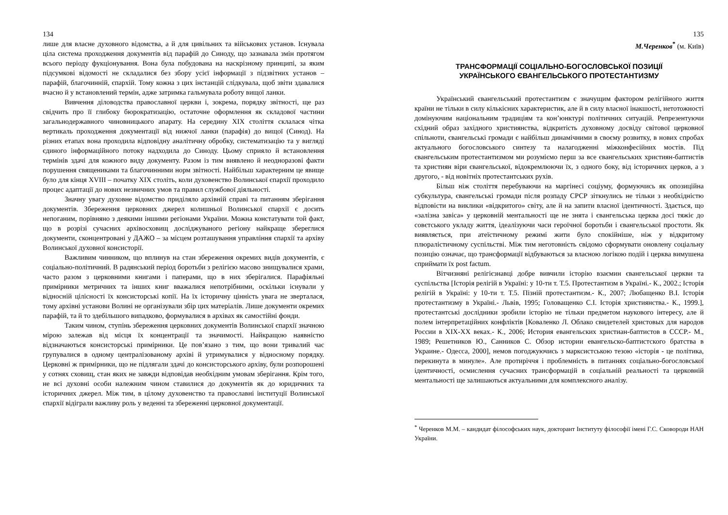134
лише для власне духовного відомства, а й для цивільних та військових установ. Існувала ціла система проходження документів від парафій до Синоду, що зазнавала змін протягом всього періоду фукціонування. Вона була побудована на наскрізному принципі, за яким підсумкові відомості не складалися без збору усієї інформації з підзвітних установ – парафій, благочинній, єпархій. Тому кожна з цих інстанцій слідкувала, щоб звіти здавалися вчасно й у встановлений термін, адже затримка гальмувала роботу вищої ланки.
Вивчення діловодства православної церкви і, зокрема, порядку звітності, ще раз свідчить про її глибоку бюрократизацію, остаточне оформлення як складової частини загальнодержавного чиновницького апарату. На середину XIX століття склалася чітка вертикаль проходження документації від нижчої ланки (парафія) до вищої (Синод). На різних етапах вона проходила відповідну аналітичну обробку, систематизацію та у вигляді єдиного інформаційного потоку надходила до Синоду. Цьому сприяло й встановлення термінів здачі для кожного виду документу. Разом із тим виявлено й неодноразові факти порушення священиками та благочинними норм звітності. Найбільш характерним це явище було для кінця XVIII – початку XIX століть, коли духовенство Волинської єпархії проходило процес адаптації до нових незвичних умов та правил службової діяльності.
Значну увагу духовне відомство приділяло архівній справі та питанням зберігання документів. Збереження церковних джерел колишньої Волинської єпархії є досить непоганим, порівняно з деякими іншими регіонами України. Можна констатувати той факт, що в розрізі сучасних архівосховищ досліджуваного регіону найкраще збереглися документи, сконцентровані у ДАЖО – за місцем розташування управління єпархії та архіву Волинської духовної консисторії.
Важливим чинником, що вплинув на стан збереження окремих видів документів, є соціально-політичний. В радянський період боротьби з релігією масово знищувалися храми, часто разом з церковними книгами і паперами, що в них зберігалися. Парафіяльні примірники метричних та інших книг вважалися непотрібними, оскільки існували у відносній цілісності їх консисторські копії. На їх історичну цінність увага не зверталася, тому архівні установи Волині не організували збір цих матеріалів. Лише документи окремих парафій, та й то здебільшого випадково, формувалися в архівах як самостійні фонди.
Таким чином, ступінь збереження церковних документів Волинської єпархії значною мірою залежав від місця їх концентрації та значимості. Найкращою наявністю відзначаються консисторські примірники. Це пов’язано з тим, що вони тривалий час групувалися в одному централізованому архіві й утримувалися у відносному порядку. Церковні ж примірники, що не підлягали здачі до консисторського архіву, були розпорошені у сотнях сховищ, стан яких не завжди відповідав необхідним умовам зберігання. Крім того, не всі духовні особи належним чином ставилися до документів як до юридичних та історичних джерел. Між тим, в цілому духовенство та православні інституції Волинської єпархії відіграли важливу роль у веденні та збереженні церковної документації.
135
М.Черенков<sup>*</sup> (м. Київ)
ТРАНСФОРМАЦІЇ СОЦІАЛЬНО-БОГОСЛОВСЬКОЇ ПОЗИЦІЇ
УКРАЇНСЬКОГО ЄВАНГЕЛЬСЬКОГО ПРОТЕСТАНТИЗМУ
Український євангельський протестантизм є значущим фактором релігійного життя країни не тільки в силу кількісних характеристик, але й в силу власної інакшості, нетотожності домінуючим національним традиціям та кон’юнктурі політичних ситуацій. Репрезентуючи східний образ західного християнства, відкритість духовному досвіду світової церковної спільноти, євангельські громади є найбільш динамічними в своєму розвитку, в нових спробах актуального богословського синтезу та налагодженні міжконфесійних мостів. Під євангельським протестантизмом ми розуміємо перш за все євангельських християн-баптистів та християн віри євангельської, відокремлюючи їх, з одного боку, від історичних церков, а з другого, - від новітніх протестантських рухів.
Більш ніж століття перебуваючи на маргінесі соціуму, формуючись як опозиційна субкультура, євангельські громади після розпаду СРСР зіткнулись не тільки з необхідністю відповісти на виклики «відкритого» світу, але й на запити власної ідентичності. Здається, що «залізна завіса» у церковній ментальності ще не знята і євангельська церква досі тяжіє до совєтського укладу життя, ідеалізуючи часи героїчної боротьби і євангельської простоти. Як виявляється, при атеїстичному режимі жити було спокійніше, ніж у відкритому плюралістичному суспільстві. Між тим неготовність свідомо сформувати оновлену соціальну позицію означає, що трансформації відбуваються за власною логікою подій і церква вимушена сприймати їх post factum.
Вітчизняні релігієзнавці добре вивчили історію взаємин євангельської церкви та суспільства [Історія релігій в Україні: у 10-ти т. Т.5. Протестантизм в Україні.- К., 2002.; Історія релігій в Україні: у 10-ти т. Т.5. Пізній протестантизм.- К., 2007; Любащенко В.І. Історія протестантизму в Україні.- Львів, 1995; Головащенко С.І. Історія християнства.- К., 1999.], протестантські дослідники зробили історію не тільки предметом наукового інтересу, але й полем інтерпретаційних конфліктів [Коваленко Л. Облако свидетелей христовых для народов России в XIX-XX веках.- К., 2006; История евангельских христиан-баптистов в СССР.- М., 1989; Решетников Ю., Санников С. Обзор истории евангельско-баптистского братства в Украине.- Одесса, 2000], немов погоджуючись з марксистською тезою «історія - це політика, перекинута в минуле». Але протиріччя і проблемність в питаннях соціально-богословської ідентичності, осмислення сучасних трансформацій в соціальній реальності та церковній ментальності ще залишаються актуальними для комплексного аналізу.
<sup>*</sup> Черенков М.М. – кандидат філософських наук, докторант Інституту філософії імені Г.С. Сковороди НАН України.